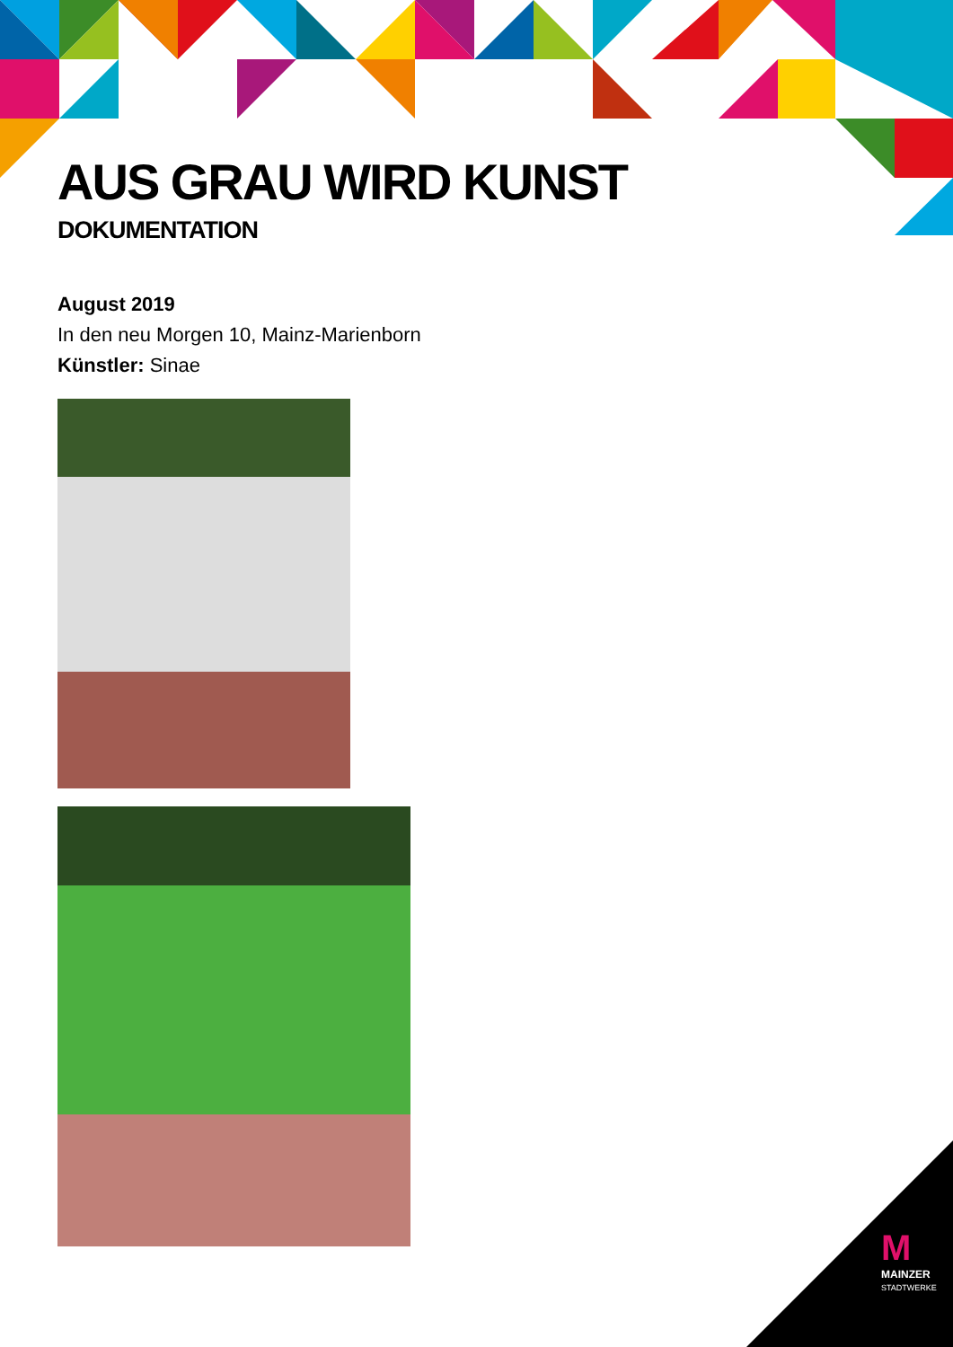AUS GRAU WIRD KUNST
DOKUMENTATION
August 2019
In den neu Morgen 10, Mainz-Marienborn
Künstler: Sinae
M
MAINZER
STADTWERKE